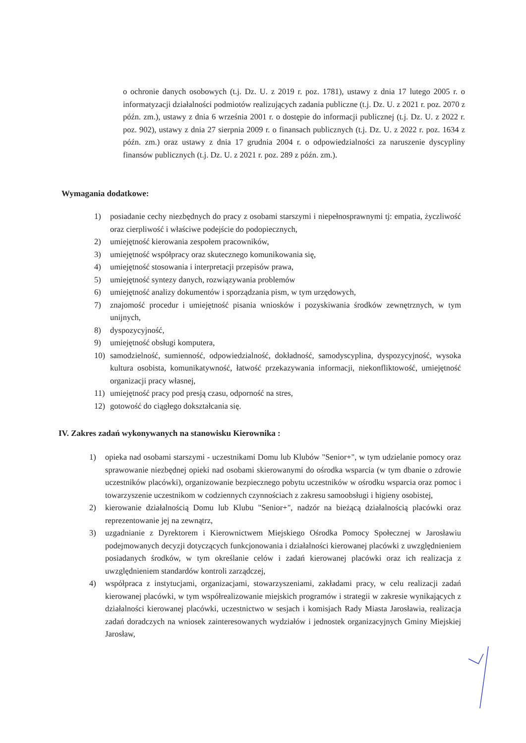o ochronie danych osobowych (t.j. Dz. U. z 2019 r. poz. 1781), ustawy z dnia 17 lutego 2005 r. o informatyzacji działalności podmiotów realizujących zadania publiczne (t.j. Dz. U. z 2021 r. poz. 2070 z późn. zm.), ustawy z dnia 6 września 2001 r. o dostępie do informacji publicznej (t.j. Dz. U. z 2022 r. poz. 902), ustawy z dnia 27 sierpnia 2009 r. o finansach publicznych (t.j. Dz. U. z 2022 r. poz. 1634 z późn. zm.) oraz ustawy z dnia 17 grudnia 2004 r. o odpowiedzialności za naruszenie dyscypliny finansów publicznych (t.j. Dz. U. z 2021 r. poz. 289 z późn. zm.).
Wymagania dodatkowe:
1) posiadanie cechy niezbędnych do pracy z osobami starszymi i niepełnosprawnymi tj: empatia, życzliwość oraz cierpliwość i właściwe podejście do podopiecznych,
2) umiejętność kierowania zespołem pracowników,
3) umiejętność współpracy oraz skutecznego komunikowania się,
4) umiejętność stosowania i interpretacji przepisów prawa,
5) umiejętność syntezy danych, rozwiązywania problemów
6) umiejętność analizy dokumentów i sporządzania pism, w tym urzędowych,
7) znajomość procedur i umiejętność pisania wniosków i pozyskiwania środków zewnętrznych, w tym unijnych,
8) dyspozycyjność,
9) umiejętność obsługi komputera,
10) samodzielność, sumienność, odpowiedzialność, dokładność, samodyscyplina, dyspozycyjność, wysoka kultura osobista, komunikatywność, łatwość przekazywania informacji, niekonfliktowość, umiejętność organizacji pracy własnej,
11) umiejętność pracy pod presją czasu, odporność na stres,
12) gotowość do ciągłego dokształcania się.
IV. Zakres zadań wykonywanych na stanowisku Kierownika :
1) opieka nad osobami starszymi - uczestnikami Domu lub Klubów "Senior+", w tym udzielanie pomocy oraz sprawowanie niezbędnej opieki nad osobami skierowanymi do ośrodka wsparcia (w tym dbanie o zdrowie uczestników placówki), organizowanie bezpiecznego pobytu uczestników w ośrodku wsparcia oraz pomoc i towarzyszenie uczestnikom w codziennych czynnościach z zakresu samoobsługi i higieny osobistej,
2) kierowanie działalnością Domu lub Klubu "Senior+", nadzór na bieżącą działalnością placówki oraz reprezentowanie jej na zewnątrz,
3) uzgadnianie z Dyrektorem i Kierownictwem Miejskiego Ośrodka Pomocy Społecznej w Jarosławiu podejmowanych decyzji dotyczących funkcjonowania i działalności kierowanej placówki z uwzględnieniem posiadanych środków, w tym określanie celów i zadań kierowanej placówki oraz ich realizacja z uwzględnieniem standardów kontroli zarządczej,
4) współpraca z instytucjami, organizacjami, stowarzyszeniami, zakładami pracy, w celu realizacji zadań kierowanej placówki, w tym współrealizowanie miejskich programów i strategii w zakresie wynikających z działalności kierowanej placówki, uczestnictwo w sesjach i komisjach Rady Miasta Jarosławia, realizacja zadań doradczych na wniosek zainteresowanych wydziałów i jednostek organizacyjnych Gminy Miejskiej Jarosław,